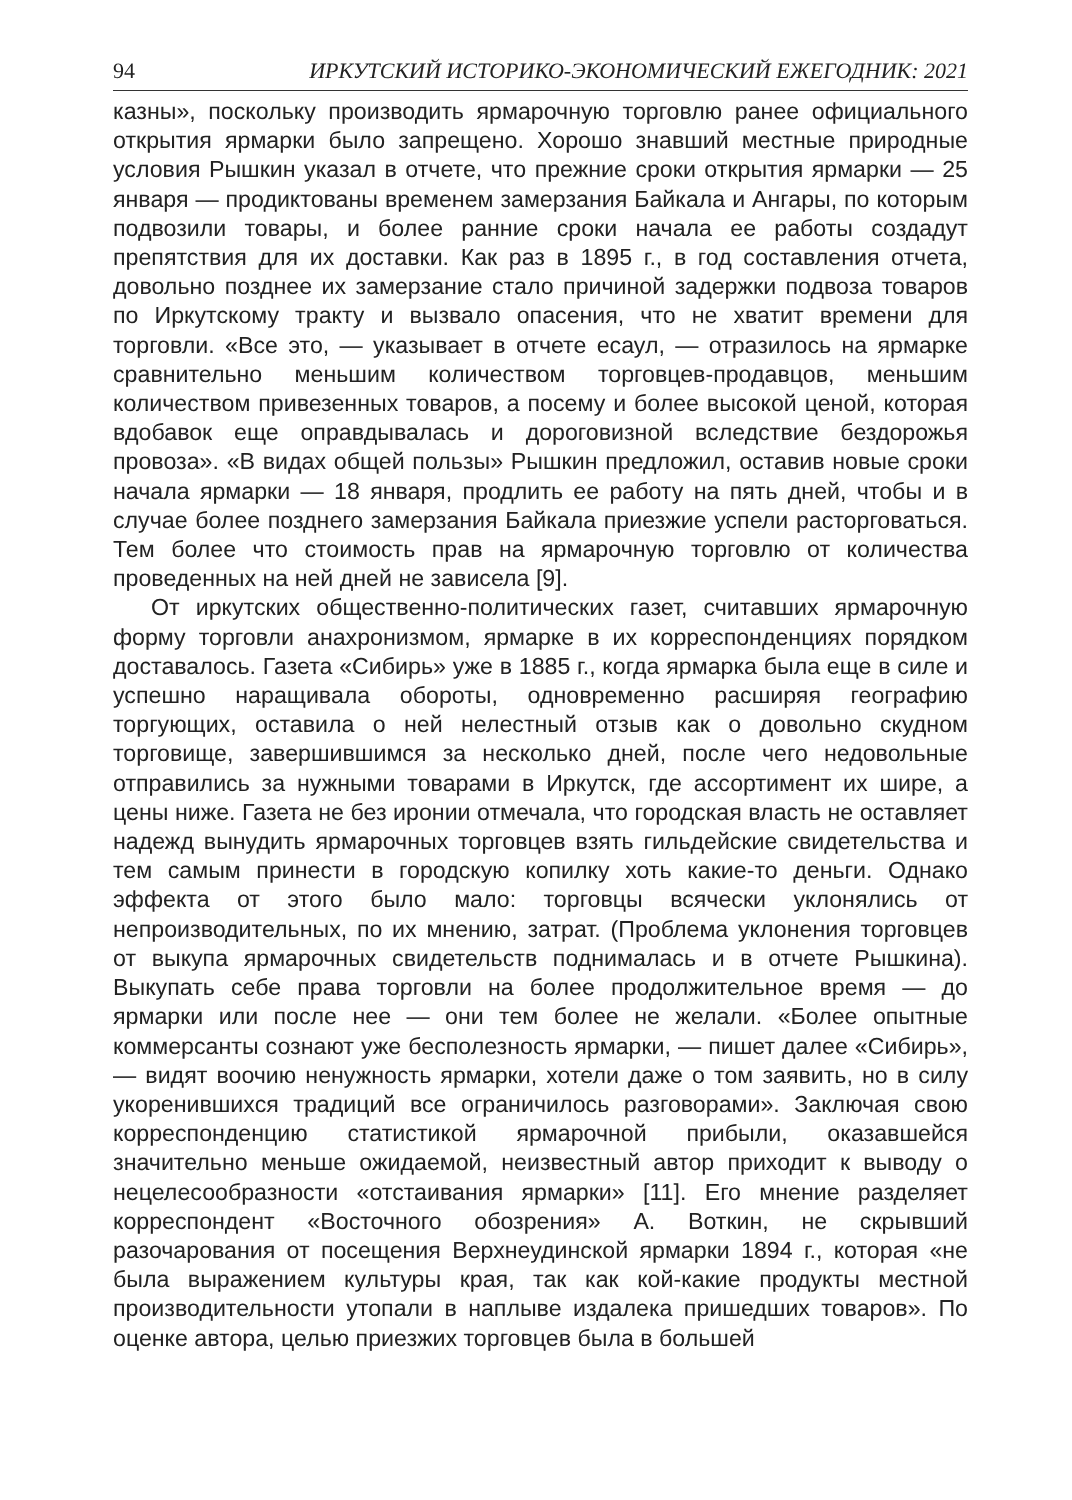94 ИРКУТСКИЙ ИСТОРИКО-ЭКОНОМИЧЕСКИЙ ЕЖЕГОДНИК: 2021
казны», поскольку производить ярмарочную торговлю ранее официального открытия ярмарки было запрещено. Хорошо знавший местные природные условия Рышкин указал в отчете, что прежние сроки открытия ярмарки — 25 января — продиктованы временем замерзания Байкала и Ангары, по которым подвозили товары, и более ранние сроки начала ее работы создадут препятствия для их доставки. Как раз в 1895 г., в год составления отчета, довольно позднее их замерзание стало причиной задержки подвоза товаров по Иркутскому тракту и вызвало опасения, что не хватит времени для торговли. «Все это, — указывает в отчете есаул, — отразилось на ярмарке сравнительно меньшим количеством торговцев-продавцов, меньшим количеством привезенных товаров, а посему и более высокой ценой, которая вдобавок еще оправдывалась и дороговизной вследствие бездорожья провоза». «В видах общей пользы» Рышкин предложил, оставив новые сроки начала ярмарки — 18 января, продлить ее работу на пять дней, чтобы и в случае более позднего замерзания Байкала приезжие успели расторговаться. Тем более что стоимость прав на ярмарочную торговлю от количества проведенных на ней дней не зависела [9].
От иркутских общественно-политических газет, считавших ярмарочную форму торговли анахронизмом, ярмарке в их корреспонденциях порядком доставалось. Газета «Сибирь» уже в 1885 г., когда ярмарка была еще в силе и успешно наращивала обороты, одновременно расширяя географию торгующих, оставила о ней нелестный отзыв как о довольно скудном торговище, завершившимся за несколько дней, после чего недовольные отправились за нужными товарами в Иркутск, где ассортимент их шире, а цены ниже. Газета не без иронии отмечала, что городская власть не оставляет надежд вынудить ярмарочных торговцев взять гильдейские свидетельства и тем самым принести в городскую копилку хоть какие-то деньги. Однако эффекта от этого было мало: торговцы всячески уклонялись от непроизводительных, по их мнению, затрат. (Проблема уклонения торговцев от выкупа ярмарочных свидетельств поднималась и в отчете Рышкина). Выкупать себе права торговли на более продолжительное время — до ярмарки или после нее — они тем более не желали. «Более опытные коммерсанты сознают уже бесполезность ярмарки, — пишет далее «Сибирь», — видят воочию ненужность ярмарки, хотели даже о том заявить, но в силу укоренившихся традиций все ограничилось разговорами». Заключая свою корреспонденцию статистикой ярмарочной прибыли, оказавшейся значительно меньше ожидаемой, неизвестный автор приходит к выводу о нецелесообразности «отстаивания ярмарки» [11]. Его мнение разделяет корреспондент «Восточного обозрения» А. Воткин, не скрывший разочарования от посещения Верхнеудинской ярмарки 1894 г., которая «не была выражением культуры края, так как кой-какие продукты местной производительности утопали в наплыве издалека пришедших товаров». По оценке автора, целью приезжих торговцев была в большей